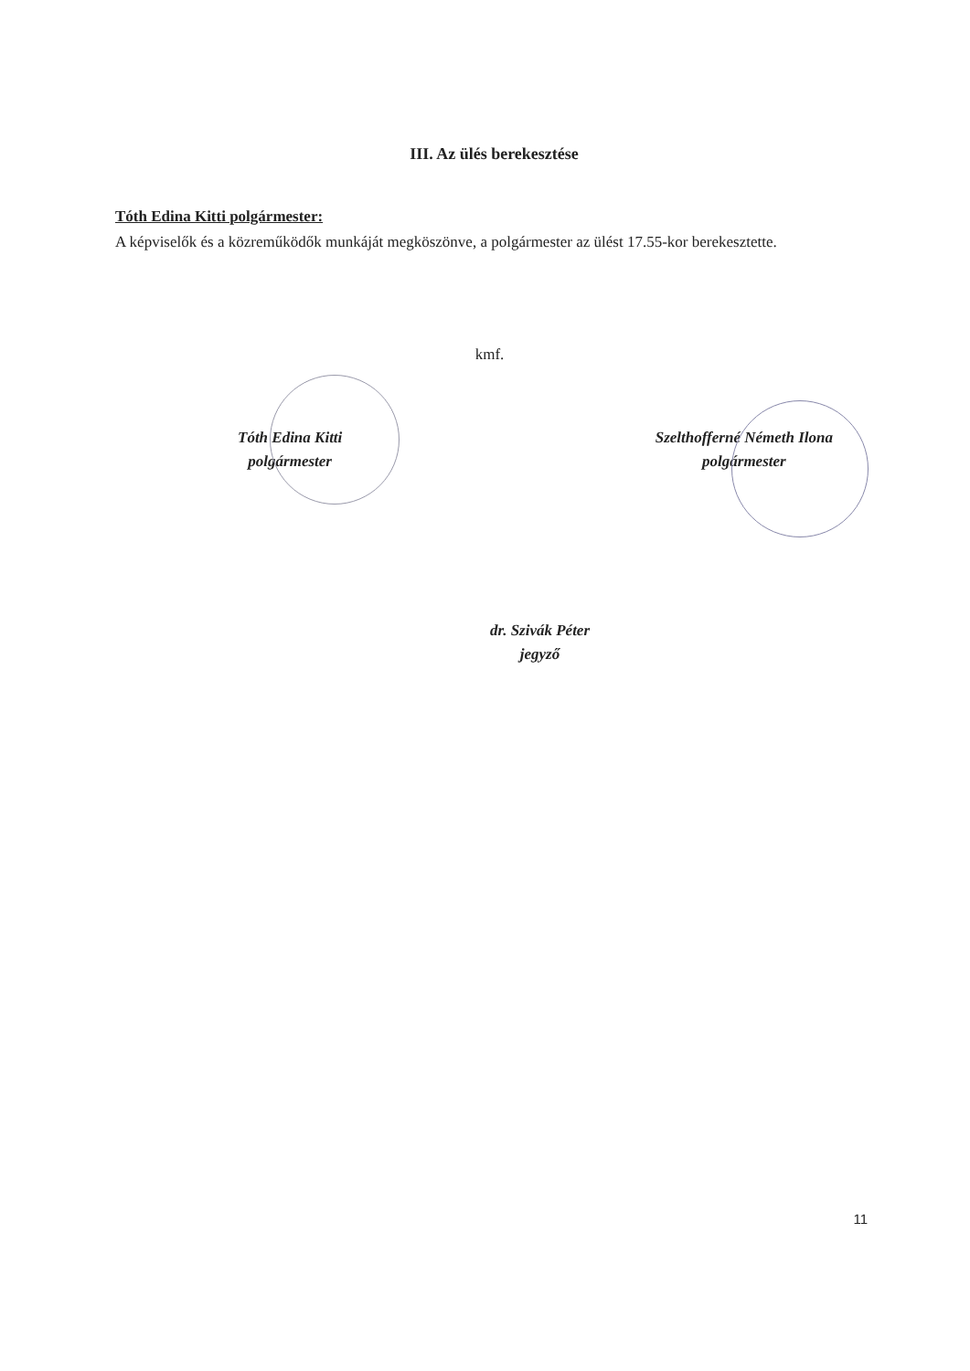III. Az ülés berekesztése
Tóth Edina Kitti polgármester:
A képviselők és a közreműködők munkáját megköszönve, a polgármester az ülést 17.55-kor berekesztette.
kmf.
Tóth Edina Kitti
polgármester
Szelthofferné Németh Ilona
polgármester
dr. Szivák Péter
jegyző
11